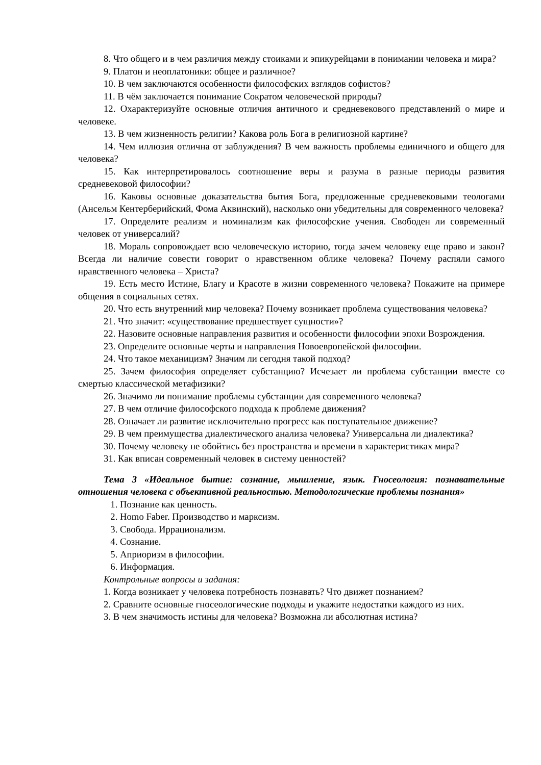8. Что общего и в чем различия между стоиками и эпикурейцами в понимании человека и мира?
9. Платон и неоплатоники: общее и различное?
10. В чем заключаются особенности философских взглядов софистов?
11. В чём заключается понимание Сократом человеческой природы?
12. Охарактеризуйте основные отличия античного и средневекового представлений о мире и человеке.
13. В чем жизненность религии? Какова роль Бога в религиозной картине?
14. Чем иллюзия отлична от заблуждения? В чем важность проблемы единичного и общего для человека?
15. Как интерпретировалось соотношение веры и разума в разные периоды развития средневековой философии?
16. Каковы основные доказательства бытия Бога, предложенные средневековыми теологами (Ансельм Кентерберийский, Фома Аквинский), насколько они убедительны для современного человека?
17. Определите реализм и номинализм как философские учения. Свободен ли современный человек от универсалий?
18. Мораль сопровождает всю человеческую историю, тогда зачем человеку еще право и закон? Всегда ли наличие совести говорит о нравственном облике человека? Почему распяли самого нравственного человека – Христа?
19. Есть место Истине, Благу и Красоте в жизни современного человека? Покажите на примере общения в социальных сетях.
20. Что есть внутренний мир человека? Почему возникает проблема существования человека?
21. Что значит: «существование предшествует сущности»?
22. Назовите основные направления развития и особенности философии эпохи Возрождения.
23. Определите основные черты и направления Новоевропейской философии.
24. Что такое механицизм? Значим ли сегодня такой подход?
25. Зачем философия определяет субстанцию? Исчезает ли проблема субстанции вместе со смертью классической метафизики?
26. Значимо ли понимание проблемы субстанции для современного человека?
27. В чем отличие философского подхода к проблеме движения?
28. Означает ли развитие исключительно прогресс как поступательное движение?
29. В чем преимущества диалектического анализа человека? Универсальна ли диалектика?
30. Почему человеку не обойтись без пространства и времени в характеристиках мира?
31. Как вписан современный человек в систему ценностей?
Тема 3 «Идеальное бытие: сознание, мышление, язык. Гносеология: познавательные отношения человека с объективной реальностью. Методологические проблемы познания»
1. Познание как ценность.
2. Homo Faber. Производство и марксизм.
3. Свобода. Иррационализм.
4. Сознание.
5. Априоризм в философии.
6. Информация.
Контрольные вопросы и задания:
1. Когда возникает у человека потребность познавать? Что движет познанием?
2. Сравните основные гносеологические подходы и укажите недостатки каждого из них.
3. В чем значимость истины для человека? Возможна ли абсолютная истина?